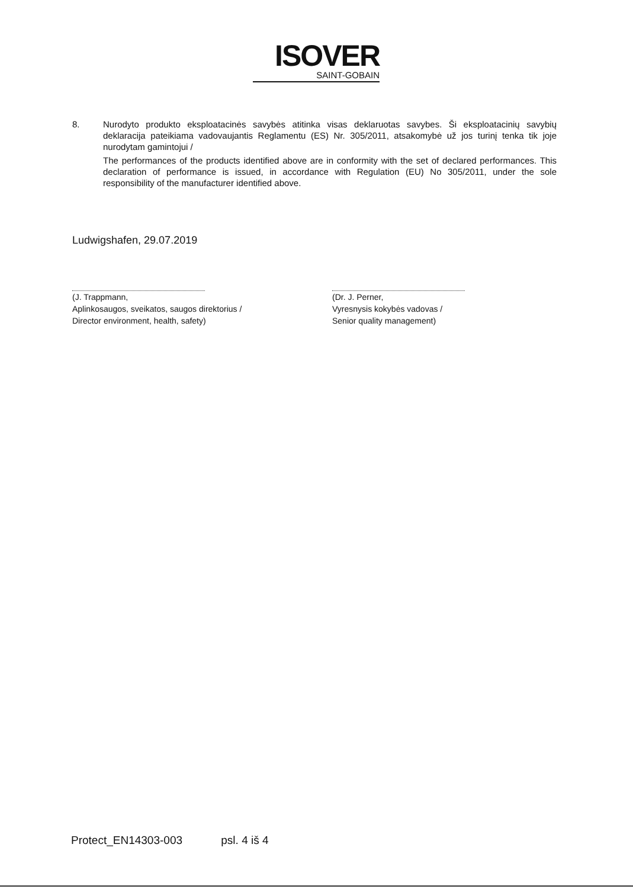ISOVER
SAINT-GOBAIN
8. Nurodyto produkto eksploatacinės savybės atitinka visas deklaruotas savybes. Ši eksploatacinių savybių deklaracija pateikiama vadovaujantis Reglamentu (ES) Nr. 305/2011, atsakomybė už jos turinį tenka tik joje nurodytam gamintojui /
The performances of the products identified above are in conformity with the set of declared performances. This declaration of performance is issued, in accordance with Regulation (EU) No 305/2011, under the sole responsibility of the manufacturer identified above.
Ludwigshafen, 29.07.2019
(J. Trappmann,
Aplinkosaugos, sveikatos, saugos direktorius /
Director environment, health, safety)
(Dr. J. Perner,
Vyresnysis kokybės vadovas /
Senior quality management)
Protect_EN14303-003 psl. 4 iš 4